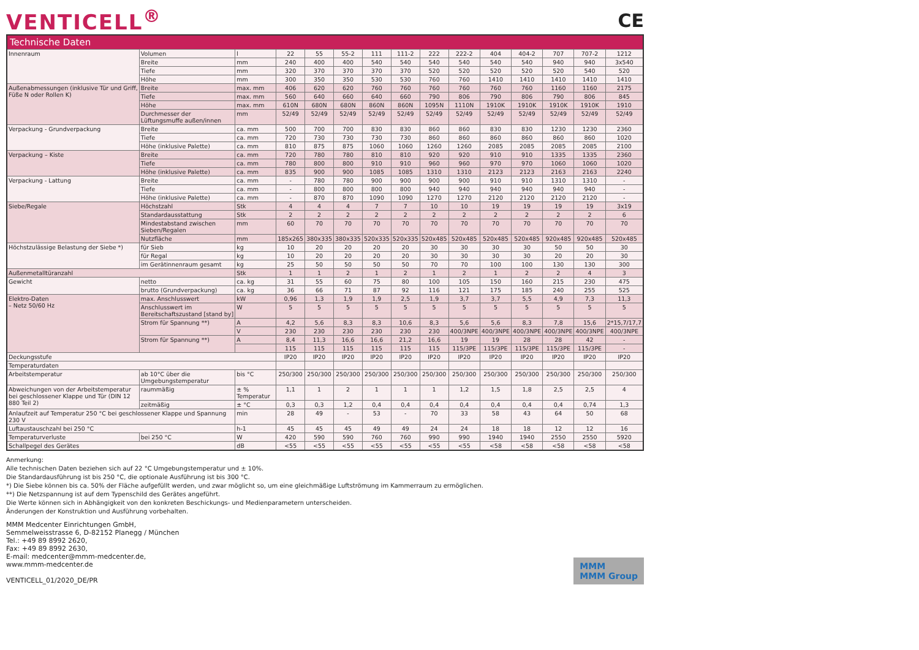VENTICELL<sup>®</sup> CE
| Technische Daten | | | | | | | | | | | | | | |
| --- | --- | --- | --- | --- | --- | --- | --- | --- | --- | --- | --- | --- | --- | --- |
| Innenraum | Volumen | l | 22 | 55 | 55-2 | 111 | 111-2 | 222 | 222-2 | 404 | 404-2 | 707 | 707-2 | 1212 |
| | Breite | mm | 240 | 400 | 400 | 540 | 540 | 540 | 540 | 540 | 540 | 940 | 940 | 3x540 |
| | Tiefe | mm | 320 | 370 | 370 | 370 | 370 | 520 | 520 | 520 | 520 | 520 | 540 | 520 |
| | Höhe | mm | 300 | 350 | 350 | 530 | 530 | 760 | 760 | 1410 | 1410 | 1410 | 1410 | 1410 |
| Außenabmessungen (inklusive Tür und Griff, Füße N oder Rollen K) | Breite | max. mm | 406 | 620 | 620 | 760 | 760 | 760 | 760 | 760 | 760 | 1160 | 1160 | 2175 |
| | Tiefe | max. mm | 560 | 640 | 660 | 640 | 660 | 790 | 806 | 790 | 806 | 790 | 806 | 845 |
| | Höhe | max. mm | 610N | 680N | 680N | 860N | 860N | 1095N | 1110N | 1910K | 1910K | 1910K | 1910K | 1910 |
| | Durchmesser der Lüftungsmuffe außen/innen | mm | 52/49 | 52/49 | 52/49 | 52/49 | 52/49 | 52/49 | 52/49 | 52/49 | 52/49 | 52/49 | 52/49 | 52/49 |
| Verpackung - Grundverpackung | Breite | ca. mm | 500 | 700 | 700 | 830 | 830 | 860 | 860 | 830 | 830 | 1230 | 1230 | 2360 |
| | Tiefe | ca. mm | 720 | 730 | 730 | 730 | 730 | 860 | 860 | 860 | 860 | 860 | 860 | 1020 |
| | Höhe (inklusive Palette) | ca. mm | 810 | 875 | 875 | 1060 | 1060 | 1260 | 1260 | 2085 | 2085 | 2085 | 2085 | 2100 |
| Verpackung – Kiste | Breite | ca. mm | 720 | 780 | 780 | 810 | 810 | 920 | 920 | 910 | 910 | 1335 | 1335 | 2360 |
| | Tiefe | ca. mm | 780 | 800 | 800 | 910 | 910 | 960 | 960 | 970 | 970 | 1060 | 1060 | 1020 |
| | Höhe (inklusive Palette) | ca. mm | 835 | 900 | 900 | 1085 | 1085 | 1310 | 1310 | 2123 | 2123 | 2163 | 2163 | 2240 |
| Verpackung - Lattung | Breite | ca. mm | - | 780 | 780 | 900 | 900 | 900 | 900 | 910 | 910 | 1310 | 1310 | - |
| | Tiefe | ca. mm | - | 800 | 800 | 800 | 800 | 940 | 940 | 940 | 940 | 940 | 940 | - |
| | Höhe (inklusive Palette) | ca. mm | - | 870 | 870 | 1090 | 1090 | 1270 | 1270 | 2120 | 2120 | 2120 | 2120 | - |
| Siebe/Regale | Höchstzahl | Stk | 4 | 4 | 4 | 7 | 7 | 10 | 10 | 19 | 19 | 19 | 19 | 3x19 |
| | Standardausstattung | Stk | 2 | 2 | 2 | 2 | 2 | 2 | 2 | 2 | 2 | 2 | 2 | 6 |
| | Mindestabstand zwischen Sieben/Regalen | mm | 60 | 70 | 70 | 70 | 70 | 70 | 70 | 70 | 70 | 70 | 70 | 70 |
| | Nutzfläche | mm | 185x265 | 380x335 | 380x335 | 520x335 | 520x335 | 520x485 | 520x485 | 520x485 | 520x485 | 920x485 | 920x485 | 520x485 |
| Höchstzulässige Belastung der Siebe *) | für Sieb | kg | 10 | 20 | 20 | 20 | 20 | 30 | 30 | 30 | 30 | 50 | 50 | 30 |
| | für Regal | kg | 10 | 20 | 20 | 20 | 20 | 30 | 30 | 30 | 30 | 20 | 20 | 30 |
| | im Gerätinnenraum gesamt | kg | 25 | 50 | 50 | 50 | 50 | 70 | 70 | 100 | 100 | 130 | 130 | 300 |
| Außenmetalltüranzahl | | Stk | 1 | 1 | 2 | 1 | 2 | 1 | 2 | 1 | 2 | 2 | 4 | 3 |
| Gewicht | netto | ca. kg | 31 | 55 | 60 | 75 | 80 | 100 | 105 | 150 | 160 | 215 | 230 | 475 |
| | brutto (Grundverpackung) | ca. kg | 36 | 66 | 71 | 87 | 92 | 116 | 121 | 175 | 185 | 240 | 255 | 525 |
| Elektro-Daten – Netz 50/60 Hz | max. Anschlusswert | kW | 0,96 | 1,3 | 1,9 | 1,9 | 2,5 | 1,9 | 3,7 | 3,7 | 5,5 | 4,9 | 7,3 | 11,3 |
| | Anschlusswert im Bereitschaftszustand [stand by] | W | 5 | 5 | 5 | 5 | 5 | 5 | 5 | 5 | 5 | 5 | 5 | 5 |
| | Strom für Spannung **) | A | 4,2 | 5,6 | 8,3 | 8,3 | 10,6 | 8,3 | 5,6 | 5,6 | 8,3 | 7,8 | 15,6 | 2*15,7/17,7 |
| | | V | 230 | 230 | 230 | 230 | 230 | 230 | 400/3NPE | 400/3NPE | 400/3NPE | 400/3NPE | 400/3NPE | 400/3NPE |
| | Strom für Spannung **) | A | 8,4 | 11,3 | 16,6 | 16,6 | 21,2 | 16,6 | 19 | 19 | 28 | 28 | 42 | - |
| | | | 115 | 115 | 115 | 115 | 115 | 115 | 115/3PE | 115/3PE | 115/3PE | 115/3PE | 115/3PE | - |
| Deckungsstufe | | | IP20 | IP20 | IP20 | IP20 | IP20 | IP20 | IP20 | IP20 | IP20 | IP20 | IP20 | IP20 |
| Temperaturdaten | | | | | | | | | | | | | | |
| Arbeitstemperatur | ab 10°C über die Umgebungstemperatur | bis °C | 250/300 | 250/300 | 250/300 | 250/300 | 250/300 | 250/300 | 250/300 | 250/300 | 250/300 | 250/300 | 250/300 | 250/300 |
| Abweichungen von der Arbeitstemperatur bei geschlossener Klappe und Tür (DIN 12 880 Teil 2) | raummäßig | ± % Temperatur | 1,1 | 1 | 2 | 1 | 1 | 1 | 1,2 | 1,5 | 1,8 | 2,5 | 2,5 | 4 |
| | zeitmäßig | ± °C | 0,3 | 0,3 | 1,2 | 0,4 | 0,4 | 0,4 | 0,4 | 0,4 | 0,4 | 0,4 | 0,74 | 1,3 |
| Anlaufzeit auf Temperatur 250 °C bei geschlossener Klappe und Spannung 230 V | | min | 28 | 49 | - | 53 | - | 70 | 33 | 58 | 43 | 64 | 50 | 68 |
| Luftaustauschzahl bei 250 °C | | h-1 | 45 | 45 | 45 | 49 | 49 | 24 | 24 | 18 | 18 | 12 | 12 | 16 |
| Temperaturverluste | bei 250 °C | W | 420 | 590 | 590 | 760 | 760 | 990 | 990 | 1940 | 1940 | 2550 | 2550 | 5920 |
| Schallpegel des Gerätes | | dB | <55 | <55 | <55 | <55 | <55 | <55 | <55 | <58 | <58 | <58 | <58 | <58 |
Anmerkung:
Alle technischen Daten beziehen sich auf 22 °C Umgebungstemperatur und ± 10%.
Die Standardausführung ist bis 250 °C, die optionale Ausführung ist bis 300 °C.
*) Die Siebe können bis ca. 50% der Fläche aufgefüllt werden, und zwar möglicht so, um eine gleichmäßige Luftströmung im Kammerraum zu ermöglichen.
**) Die Netzspannung ist auf dem Typenschild des Gerätes angeführt.
Die Werte können sich in Abhängigkeit von den konkreten Beschickungs- und Medienparametern unterscheiden.
Änderungen der Konstruktion und Ausführung vorbehalten.
MMM Medcenter Einrichtungen GmbH,
Semmelweisstrasse 6, D-82152 Planegg / München
Tel.: +49 89 8992 2620,
Fax: +49 89 8992 2630,
E-mail: medcenter@mmm-medcenter.de,
www.mmm-medcenter.de
VENTICELL_01/2020_DE/PR
MMM
MMM Group